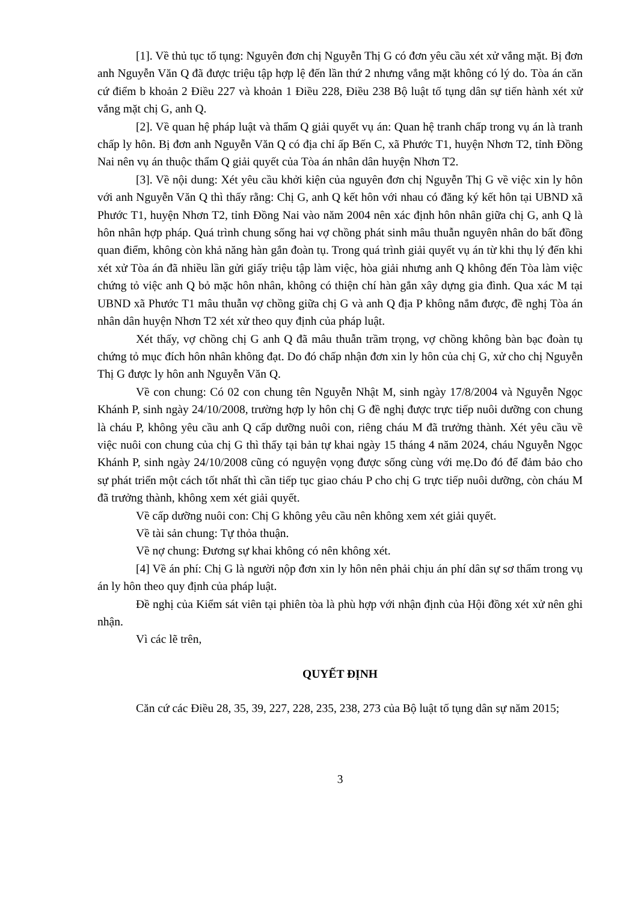[1]. Về thủ tục tố tụng: Nguyên đơn chị Nguyễn Thị G có đơn yêu cầu xét xử vắng mặt. Bị đơn anh Nguyễn Văn Q đã được triệu tập hợp lệ đến lần thứ 2 nhưng vắng mặt không có lý do. Tòa án căn cứ điểm b khoản 2 Điều 227 và khoản 1 Điều 228, Điều 238 Bộ luật tố tụng dân sự tiến hành xét xử vắng mặt chị G, anh Q.
[2]. Về quan hệ pháp luật và thẩm Q giải quyết vụ án: Quan hệ tranh chấp trong vụ án là tranh chấp ly hôn. Bị đơn anh Nguyễn Văn Q có địa chỉ ấp Bến C, xã Phước T1, huyện Nhơn T2, tỉnh Đồng Nai nên vụ án thuộc thẩm Q giải quyết của Tòa án nhân dân huyện Nhơn T2.
[3]. Về nội dung: Xét yêu cầu khởi kiện của nguyên đơn chị Nguyễn Thị G về việc xin ly hôn với anh Nguyễn Văn Q thì thấy rằng: Chị G, anh Q kết hôn với nhau có đăng ký kết hôn tại UBND xã Phước T1, huyện Nhơn T2, tỉnh Đồng Nai vào năm 2004 nên xác định hôn nhân giữa chị G, anh Q là hôn nhân hợp pháp. Quá trình chung sống hai vợ chồng phát sinh mâu thuẫn nguyên nhân do bất đồng quan điểm, không còn khả năng hàn gắn đoàn tụ. Trong quá trình giải quyết vụ án từ khi thụ lý đến khi xét xử Tòa án đã nhiều lần gửi giấy triệu tập làm việc, hòa giải nhưng anh Q không đến Tòa làm việc chứng tỏ việc anh Q bỏ mặc hôn nhân, không có thiện chí hàn gắn xây dựng gia đình. Qua xác M tại UBND xã Phước T1 mâu thuẫn vợ chồng giữa chị G và anh Q địa P không nắm được, đề nghị Tòa án nhân dân huyện Nhơn T2 xét xử theo quy định của pháp luật.
Xét thấy, vợ chồng chị G anh Q đã mâu thuẫn trầm trọng, vợ chồng không bàn bạc đoàn tụ chứng tỏ mục đích hôn nhân không đạt. Do đó chấp nhận đơn xin ly hôn của chị G, xử cho chị Nguyễn Thị G được ly hôn anh Nguyễn Văn Q.
Về con chung: Có 02 con chung tên Nguyễn Nhật M, sinh ngày 17/8/2004 và Nguyễn Ngọc Khánh P, sinh ngày 24/10/2008, trường hợp ly hôn chị G đề nghị được trực tiếp nuôi dưỡng con chung là cháu P, không yêu cầu anh Q cấp dưỡng nuôi con, riêng cháu M đã trưởng thành. Xét yêu cầu về việc nuôi con chung của chị G thì thấy tại bản tự khai ngày 15 tháng 4 năm 2024, cháu Nguyễn Ngọc Khánh P, sinh ngày 24/10/2008 cũng có nguyện vọng được sống cùng với mẹ.Do đó để đảm bảo cho sự phát triển một cách tốt nhất thì cần tiếp tục giao cháu P cho chị G trực tiếp nuôi dưỡng, còn cháu M đã trưởng thành, không xem xét giải quyết.
Về cấp dưỡng nuôi con: Chị G không yêu cầu nên không xem xét giải quyết.
Về tài sản chung: Tự thỏa thuận.
Về nợ chung: Đương sự khai không có nên không xét.
[4] Về án phí: Chị G là người nộp đơn xin ly hôn nên phải chịu án phí dân sự sơ thẩm trong vụ án ly hôn theo quy định của pháp luật.
Đề nghị của Kiểm sát viên tại phiên tòa là phù hợp với nhận định của Hội đồng xét xử nên ghi nhận.
Vì các lẽ trên,
QUYẾT ĐỊNH
Căn cứ các Điều 28, 35, 39, 227, 228, 235, 238, 273 của Bộ luật tố tụng dân sự năm 2015;
3